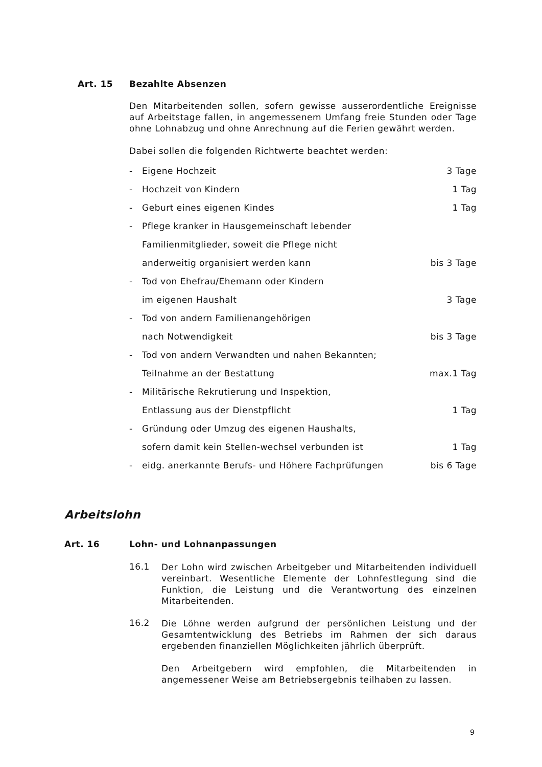Art. 15 Bezahlte Absenzen
Den Mitarbeitenden sollen, sofern gewisse ausserordentliche Ereignisse auf Arbeitstage fallen, in angemessenem Umfang freie Stunden oder Tage ohne Lohnabzug und ohne Anrechnung auf die Ferien gewährt werden.
Dabei sollen die folgenden Richtwerte beachtet werden:
- Eigene Hochzeit 3 Tage
- Hochzeit von Kindern 1 Tag
- Geburt eines eigenen Kindes 1 Tag
- Pflege kranker in Hausgemeinschaft lebender
Familienmitglieder, soweit die Pflege nicht
anderweitig organisiert werden kann bis 3 Tage
- Tod von Ehefrau/Ehemann oder Kindern
im eigenen Haushalt 3 Tage
- Tod von andern Familienangehörigen
nach Notwendigkeit bis 3 Tage
- Tod von andern Verwandten und nahen Bekannten;
Teilnahme an der Bestattung max.1 Tag
- Militärische Rekrutierung und Inspektion,
Entlassung aus der Dienstpflicht 1 Tag
- Gründung oder Umzug des eigenen Haushalts,
sofern damit kein Stellen-wechsel verbunden ist 1 Tag
- eidg. anerkannte Berufs- und Höhere Fachprüfungen bis 6 Tage
Arbeitslohn
Art. 16 Lohn- und Lohnanpassungen
16.1
Der Lohn wird zwischen Arbeitgeber und Mitarbeitenden individuell vereinbart. Wesentliche Elemente der Lohnfestlegung sind die Funktion, die Leistung und die Verantwortung des einzelnen Mitarbeitenden.
16.2
Die Löhne werden aufgrund der persönlichen Leistung und der Gesamtentwicklung des Betriebs im Rahmen der sich daraus ergebenden finanziellen Möglichkeiten jährlich überprüft.
Den Arbeitgebern wird empfohlen, die Mitarbeitenden in angemessener Weise am Betriebsergebnis teilhaben zu lassen.
9